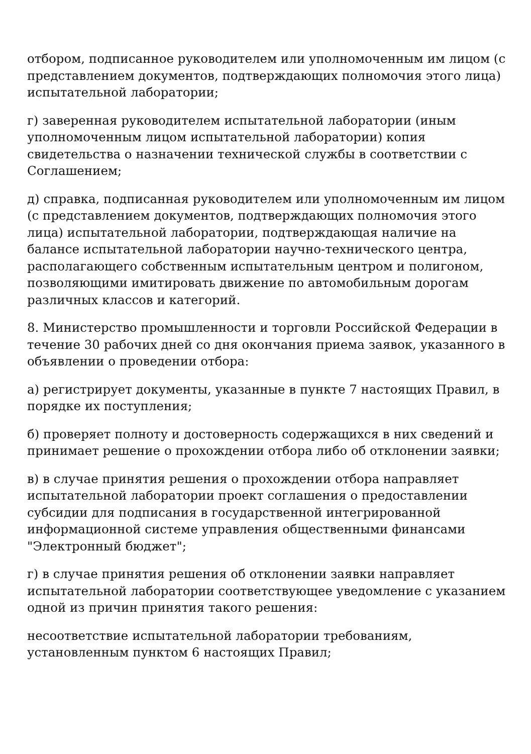отбором, подписанное руководителем или уполномоченным им лицом (с представлением документов, подтверждающих полномочия этого лица) испытательной лаборатории;
г) заверенная руководителем испытательной лаборатории (иным уполномоченным лицом испытательной лаборатории) копия свидетельства о назначении технической службы в соответствии с Соглашением;
д) справка, подписанная руководителем или уполномоченным им лицом (с представлением документов, подтверждающих полномочия этого лица) испытательной лаборатории, подтверждающая наличие на балансе испытательной лаборатории научно-технического центра, располагающего собственным испытательным центром и полигоном, позволяющими имитировать движение по автомобильным дорогам различных классов и категорий.
8. Министерство промышленности и торговли Российской Федерации в течение 30 рабочих дней со дня окончания приема заявок, указанного в объявлении о проведении отбора:
а) регистрирует документы, указанные в пункте 7 настоящих Правил, в порядке их поступления;
б) проверяет полноту и достоверность содержащихся в них сведений и принимает решение о прохождении отбора либо об отклонении заявки;
в) в случае принятия решения о прохождении отбора направляет испытательной лаборатории проект соглашения о предоставлении субсидии для подписания в государственной интегрированной информационной системе управления общественными финансами "Электронный бюджет";
г) в случае принятия решения об отклонении заявки направляет испытательной лаборатории соответствующее уведомление с указанием одной из причин принятия такого решения:
несоответствие испытательной лаборатории требованиям, установленным пунктом 6 настоящих Правил;